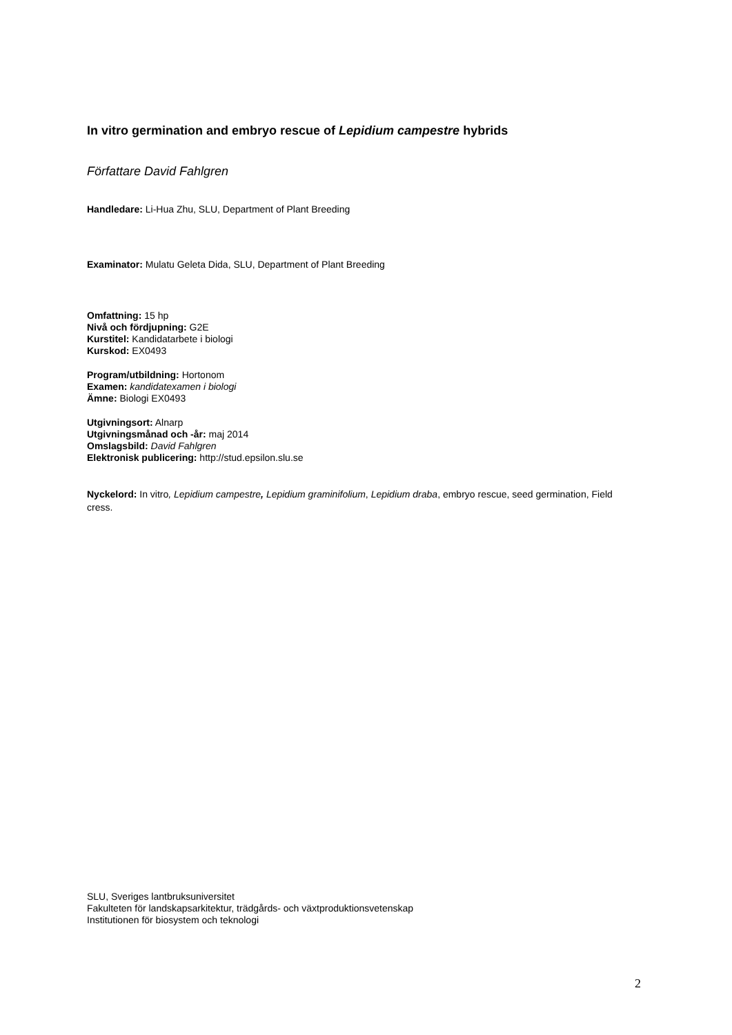In vitro germination and embryo rescue of Lepidium campestre hybrids
Författare David Fahlgren
Handledare: Li-Hua Zhu, SLU, Department of Plant Breeding
Examinator: Mulatu Geleta Dida, SLU, Department of Plant Breeding
Omfattning: 15 hp
Nivå och fördjupning: G2E
Kurstitel: Kandidatarbete i biologi
Kurskod: EX0493
Program/utbildning: Hortonom
Examen: kandidatexamen i biologi
Ämne: Biologi EX0493
Utgivningsort: Alnarp
Utgivningsmånad och -år: maj 2014
Omslagsbild: David Fahlgren
Elektronisk publicering: http://stud.epsilon.slu.se
Nyckelord: In vitro, Lepidium campestre, Lepidium graminifolium, Lepidium draba, embryo rescue, seed germination, Field cress.
SLU, Sveriges lantbruksuniversitet
Fakulteten för landskapsarkitektur, trädgårds- och växtproduktionsvetenskap
Institutionen för biosystem och teknologi
2